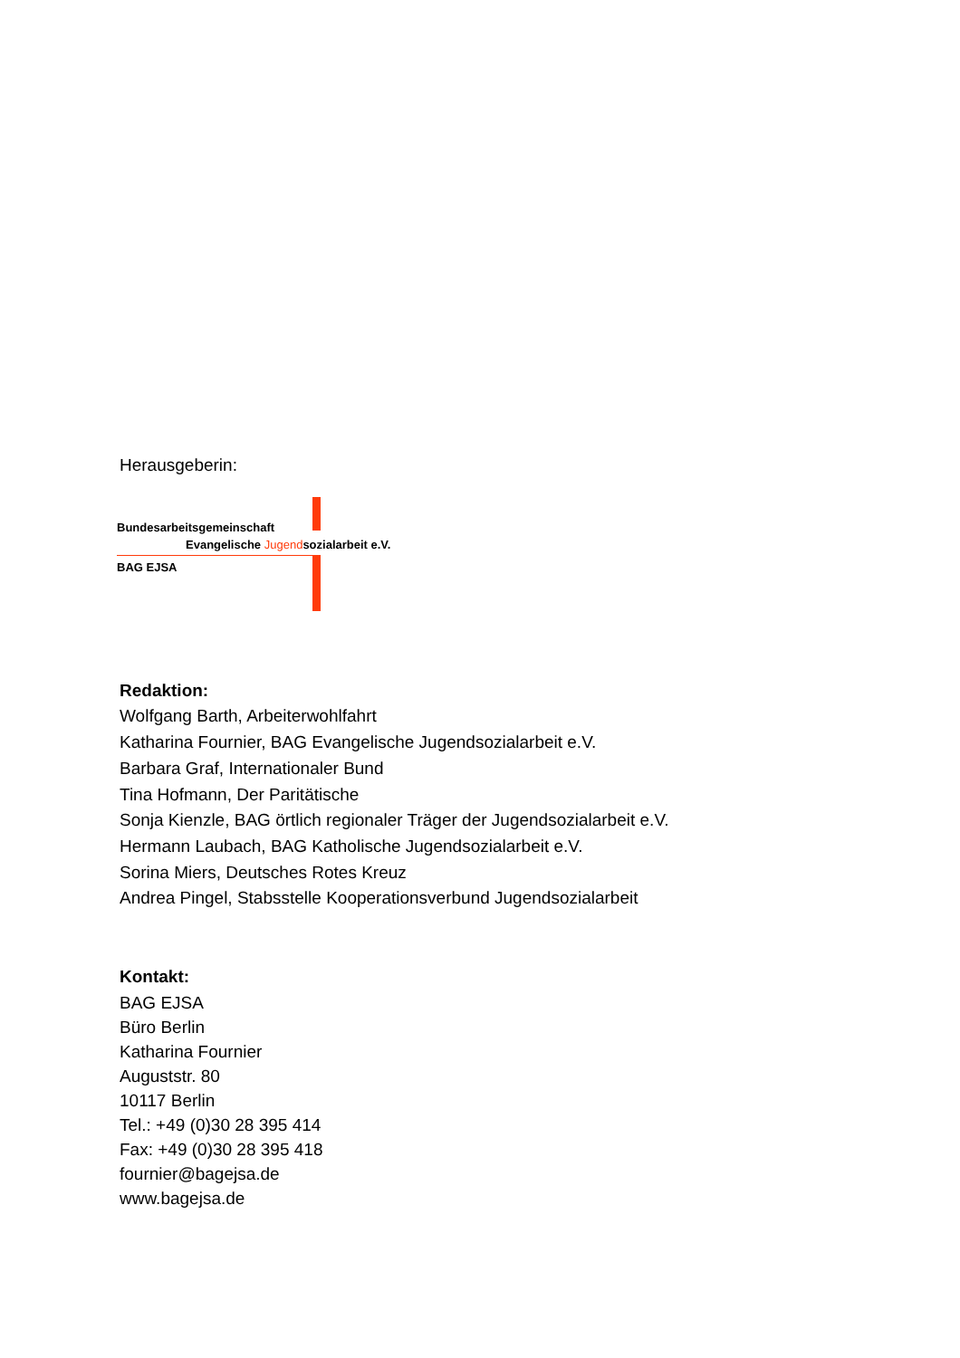Herausgeberin:
Bundesarbeitsgemeinschaft
Evangelische Jugendsozialarbeit e.V.
BAG EJSA
Redaktion:
Wolfgang Barth, Arbeiterwohlfahrt
Katharina Fournier, BAG Evangelische Jugendsozialarbeit e.V.
Barbara Graf, Internationaler Bund
Tina Hofmann, Der Paritätische
Sonja Kienzle, BAG örtlich regionaler Träger der Jugendsozialarbeit e.V.
Hermann Laubach, BAG Katholische Jugendsozialarbeit e.V.
Sorina Miers, Deutsches Rotes Kreuz
Andrea Pingel, Stabsstelle Kooperationsverbund Jugendsozialarbeit
Kontakt:
BAG EJSA
Büro Berlin
Katharina Fournier
Auguststr. 80
10117 Berlin
Tel.: +49 (0)30 28 395 414
Fax: +49 (0)30 28 395 418
fournier@bagejsa.de
www.bagejsa.de